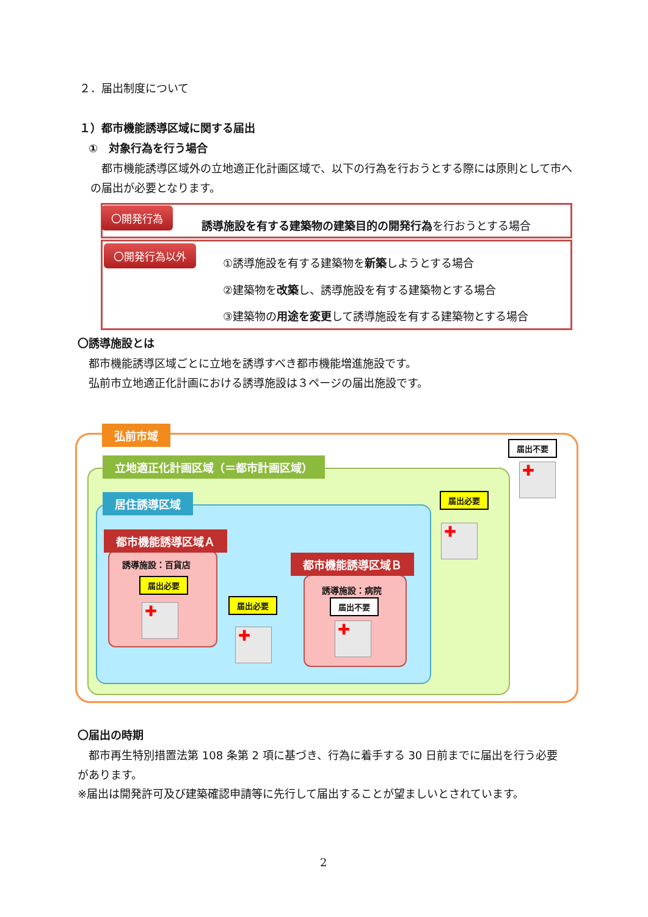２．届出制度について
１）都市機能誘導区域に関する届出
①　対象行為を行う場合
　都市機能誘導区域外の立地適正化計画区域で、以下の行為を行おうとする際には原則として市への届出が必要となります。
〇開発行為
誘導施設を有する建築物の建築目的の開発行為を行おうとする場合
〇開発行為以外
①誘導施設を有する建築物を新築しようとする場合
②建築物を改築し、誘導施設を有する建築物とする場合
③建築物の用途を変更して誘導施設を有する建築物とする場合
〇誘導施設とは
都市機能誘導区域ごとに立地を誘導すべき都市機能増進施設です。
弘前市立地適正化計画における誘導施設は３ページの届出施設です。
弘前市域
立地適正化計画区域（＝都市計画区域）
居住誘導区域
都市機能誘導区域Ａ
都市機能誘導区域Ｂ
誘導施設：百貨店
届出必要
✚
誘導施設：病院
届出不要
✚
届出必要
✚
届出必要
✚
届出不要
✚
〇届出の時期
　都市再生特別措置法第 108 条第 2 項に基づき、行為に着手する 30 日前までに届出を行う必要があります。
※届出は開発許可及び建築確認申請等に先行して届出することが望ましいとされています。
2